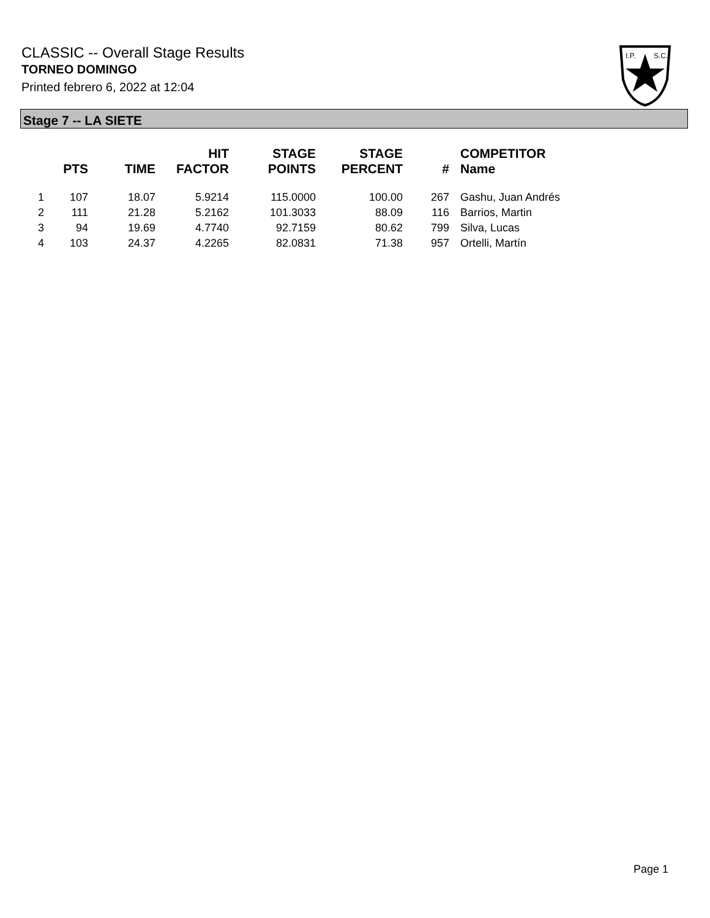CLASSIC -- Overall Stage Results
TORNEO DOMINGO
Printed febrero 6, 2022 at 12:04
I.P.
S.C.
Stage 7 -- LA SIETE
| | PTS | TIME | HIT FACTOR | STAGE POINTS | STAGE PERCENT | # | COMPETITOR Name |
| --- | --- | --- | --- | --- | --- | --- | --- |
| 1 | 107 | 18.07 | 5.9214 | 115.0000 | 100.00 | 267 | Gashu, Juan Andrés |
| 2 | 111 | 21.28 | 5.2162 | 101.3033 | 88.09 | 116 | Barrios, Martin |
| 3 | 94 | 19.69 | 4.7740 | 92.7159 | 80.62 | 799 | Silva, Lucas |
| 4 | 103 | 24.37 | 4.2265 | 82.0831 | 71.38 | 957 | Ortelli, Martín |
Page 1